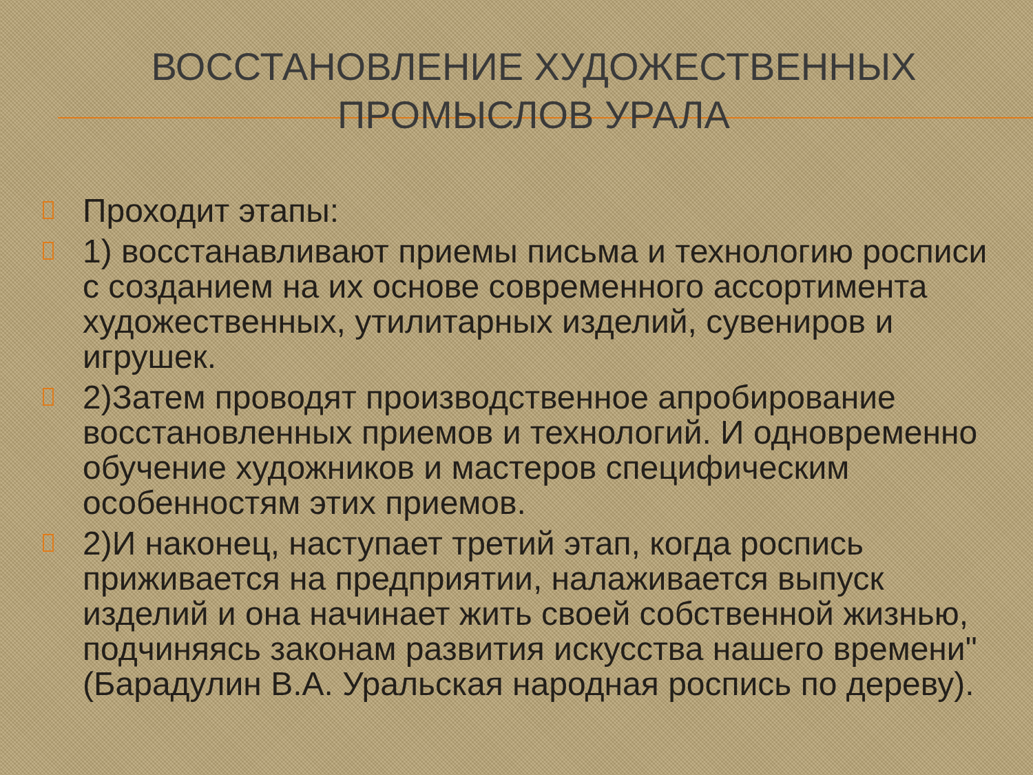ВОССТАНОВЛЕНИЕ ХУДОЖЕСТВЕННЫХ ПРОМЫСЛОВ УРАЛА
Проходит этапы:
1) восстанавливают приемы письма и технологию росписи с созданием на их основе современного ассортимента художественных, утилитарных изделий, сувениров и игрушек.
2)Затем проводят производственное апробирование восстановленных приемов и технологий. И одновременно обучение художников и мастеров специфическим особенностям этих приемов.
2)И наконец, наступает третий этап, когда роспись приживается на предприятии, налаживается выпуск изделий и она начинает жить своей собственной жизнью, подчиняясь законам развития искусства нашего времени" (Барадулин В.А. Уральская народная роспись по дереву).